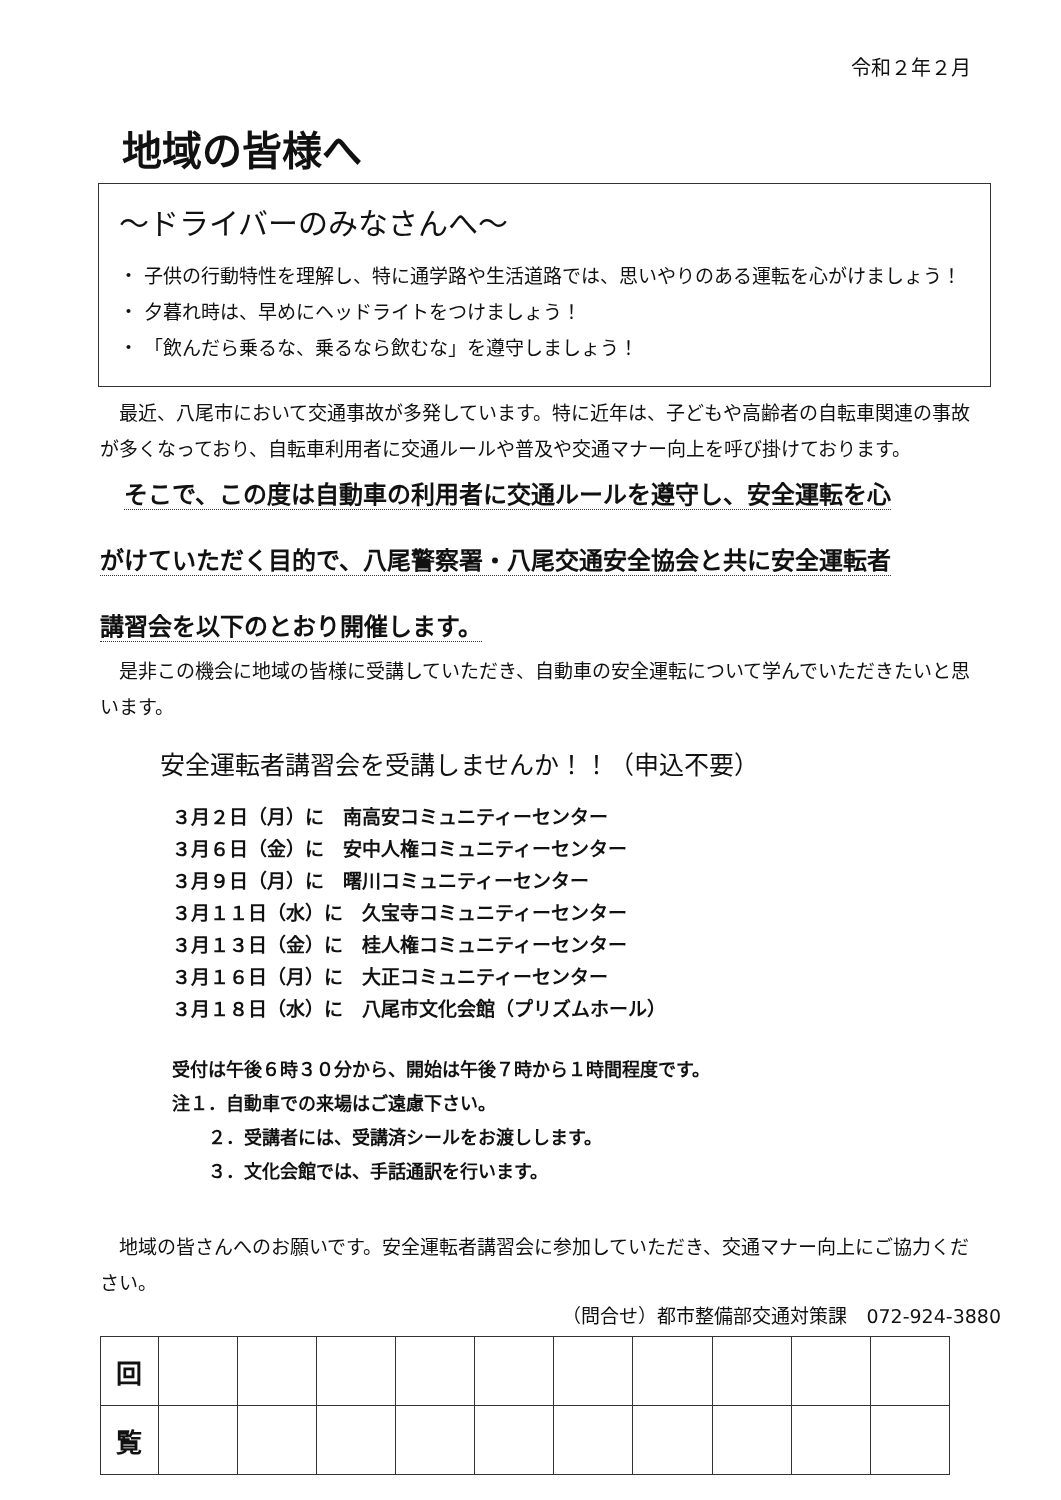令和２年２月
地域の皆様へ
～ドライバーのみなさんへ～
・ 子供の行動特性を理解し、特に通学路や生活道路では、思いやりのある運転を心がけましょう！
・ 夕暮れ時は、早めにヘッドライトをつけましょう！
・ 「飲んだら乗るな、乗るなら飲むな」を遵守しましょう！
　最近、八尾市において交通事故が多発しています。特に近年は、子どもや高齢者の自転車関連の事故が多くなっており、自転車利用者に交通ルールや普及や交通マナー向上を呼び掛けております。
　そこで、この度は自動車の利用者に交通ルールを遵守し、安全運転を心
がけていただく目的で、八尾警察署・八尾交通安全協会と共に安全運転者
講習会を以下のとおり開催します。
　是非この機会に地域の皆様に受講していただき、自動車の安全運転について学んでいただきたいと思います。
安全運転者講習会を受講しませんか！！（申込不要）
３月２日（月）に　南高安コミュニティーセンター
３月６日（金）に　安中人権コミュニティーセンター
３月９日（月）に　曙川コミュニティーセンター
３月１１日（水）に　久宝寺コミュニティーセンター
３月１３日（金）に　桂人権コミュニティーセンター
３月１６日（月）に　大正コミュニティーセンター
３月１８日（水）に　八尾市文化会館（プリズムホール）
受付は午後６時３０分から、開始は午後７時から１時間程度です。
注１．自動車での来場はご遠慮下さい。
　　２．受講者には、受講済シールをお渡しします。
　　３．文化会館では、手話通訳を行います。
　地域の皆さんへのお願いです。安全運転者講習会に参加していただき、交通マナー向上にご協力ください。
（問合せ）都市整備部交通対策課　072-924-3880
| 回 | | | | | | | | | | |
| 覧 | | | | | | | | | | |